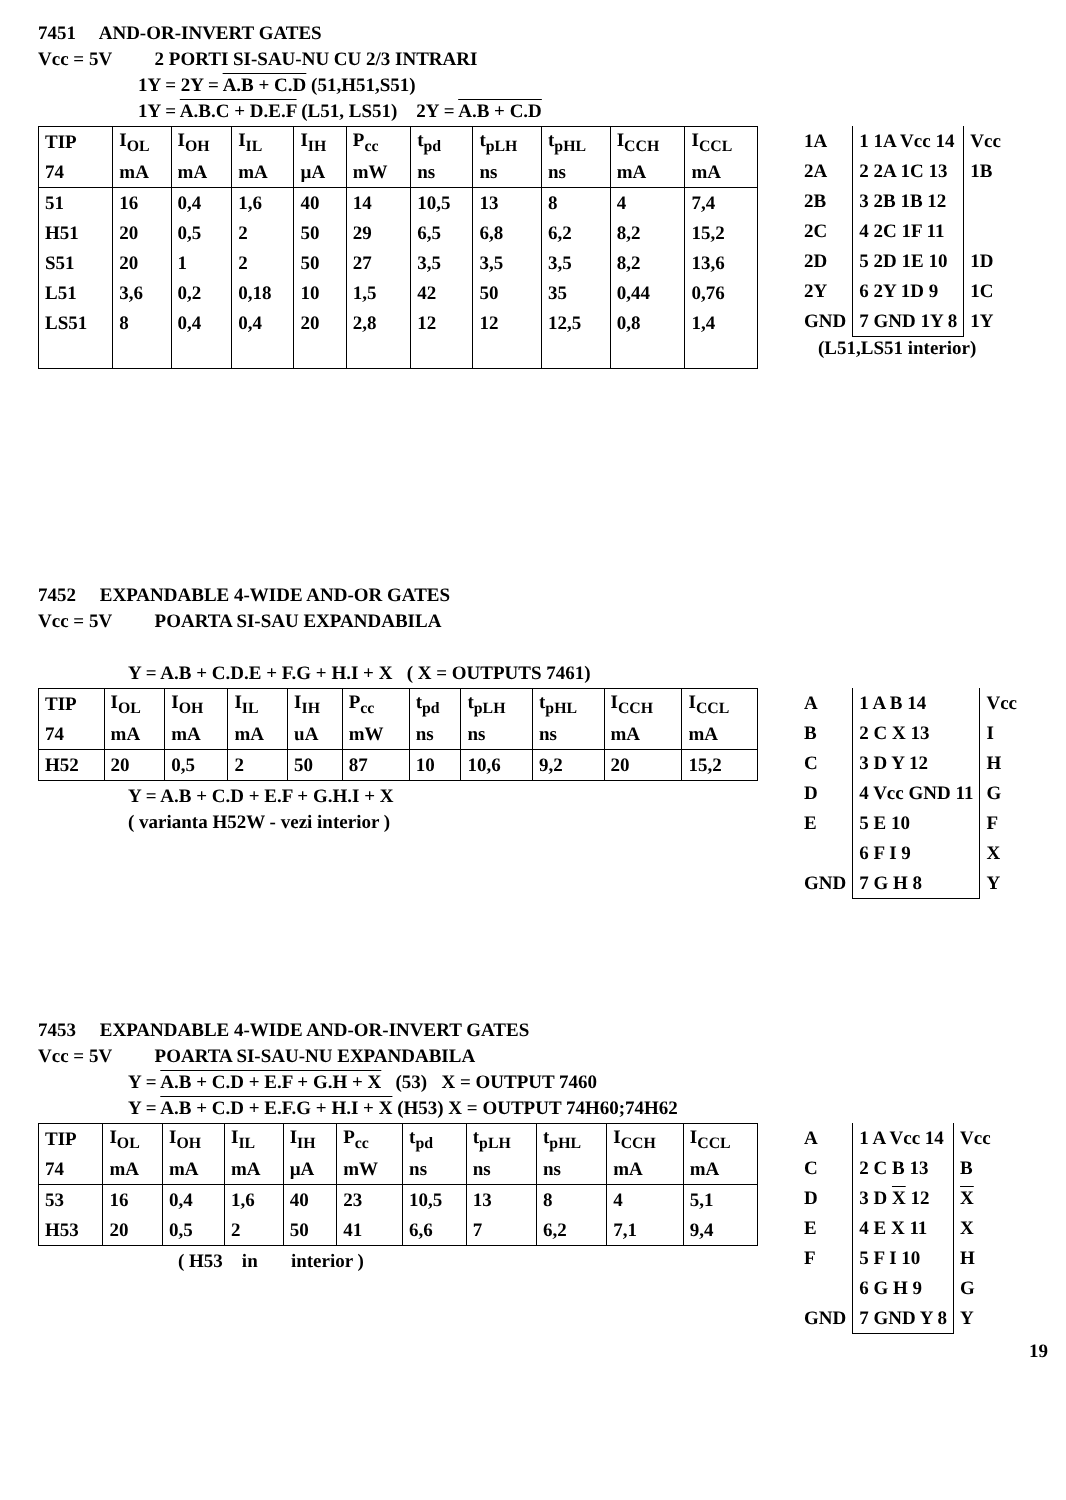7451 AND-OR-INVERT GATES
Vcc = 5V 2 PORTI SI-SAU-NU CU 2/3 INTRARI
1Y = 2Y = A.B + C.D (51,H51,S51)
1Y = A.B.C + D.E.F (L51, LS51) 2Y = A.B + C.D
| TIP | I<sub>OL</sub> | I<sub>OH</sub> | I<sub>IL</sub> | I<sub>IH</sub> | P<sub>cc</sub> | t<sub>pd</sub> | t<sub>pLH</sub> | t<sub>pHL</sub> | I<sub>CCH</sub> | I<sub>CCL</sub> |
| 74 | mA | mA | mA | µA | mW | ns | ns | ns | mA | mA |
| 51 | 16 | 0,4 | 1,6 | 40 | 14 | 10,5 | 13 | 8 | 4 | 7,4 |
| H51 | 20 | 0,5 | 2 | 50 | 29 | 6,5 | 6,8 | 6,2 | 8,2 | 15,2 |
| S51 | 20 | 1 | 2 | 50 | 27 | 3,5 | 3,5 | 3,5 | 8,2 | 13,6 |
| L51 | 3,6 | 0,2 | 0,18 | 10 | 1,5 | 42 | 50 | 35 | 0,44 | 0,76 |
| LS51 | 8 | 0,4 | 0,4 | 20 | 2,8 | 12 | 12 | 12,5 | 0,8 | 1,4 |
| 1A | 1 1A Vcc 14 | Vcc |
| 2A | 2 2A 1C 13 | 1B |
| 2B | 3 2B 1B 12 | |
| 2C | 4 2C 1F 11 | |
| 2D | 5 2D 1E 10 | 1D |
| 2Y | 6 2Y 1D 9 | 1C |
| GND | 7 GND 1Y 8 | 1Y |
(L51,LS51 interior)
7452 EXPANDABLE 4-WIDE AND-OR GATES
Vcc = 5V POARTA SI-SAU EXPANDABILA
Y = A.B + C.D.E + F.G + H.I + X ( X = OUTPUTS 7461)
| TIP | I<sub>OL</sub> | I<sub>OH</sub> | I<sub>IL</sub> | I<sub>IH</sub> | P<sub>cc</sub> | t<sub>pd</sub> | t<sub>pLH</sub> | t<sub>pHL</sub> | I<sub>CCH</sub> | I<sub>CCL</sub> |
| 74 | mA | mA | mA | uA | mW | ns | ns | ns | mA | mA |
| H52 | 20 | 0,5 | 2 | 50 | 87 | 10 | 10,6 | 9,2 | 20 | 15,2 |
Y = A.B + C.D + E.F + G.H.I + X
( varianta H52W - vezi interior )
| A | 1 A B 14 | Vcc |
| B | 2 C X 13 | I |
| C | 3 D Y 12 | H |
| D | 4 Vcc GND 11 | G |
| E | 5 E 10 | F |
| | 6 F I 9 | X |
| GND | 7 G H 8 | Y |
7453 EXPANDABLE 4-WIDE AND-OR-INVERT GATES
Vcc = 5V POARTA SI-SAU-NU EXPANDABILA
Y = A.B + C.D + E.F + G.H + X (53) X = OUTPUT 7460
Y = A.B + C.D + E.F.G + H.I + X (H53) X = OUTPUT 74H60;74H62
| TIP | I<sub>OL</sub> | I<sub>OH</sub> | I<sub>IL</sub> | I<sub>IH</sub> | P<sub>cc</sub> | t<sub>pd</sub> | t<sub>pLH</sub> | t<sub>pHL</sub> | I<sub>CCH</sub> | I<sub>CCL</sub> |
| 74 | mA | mA | mA | µA | mW | ns | ns | ns | mA | mA |
| 53 | 16 | 0,4 | 1,6 | 40 | 23 | 10,5 | 13 | 8 | 4 | 5,1 |
| H53 | 20 | 0,5 | 2 | 50 | 41 | 6,6 | 7 | 6,2 | 7,1 | 9,4 |
( H53 in interior )
| A | 1 A Vcc 14 | Vcc |
| C | 2 C B 13 | B |
| D | 3 D X 12 | X |
| E | 4 E X 11 | X |
| F | 5 F I 10 | H |
| | 6 G H 9 | G |
| GND | 7 GND Y 8 | Y |
19